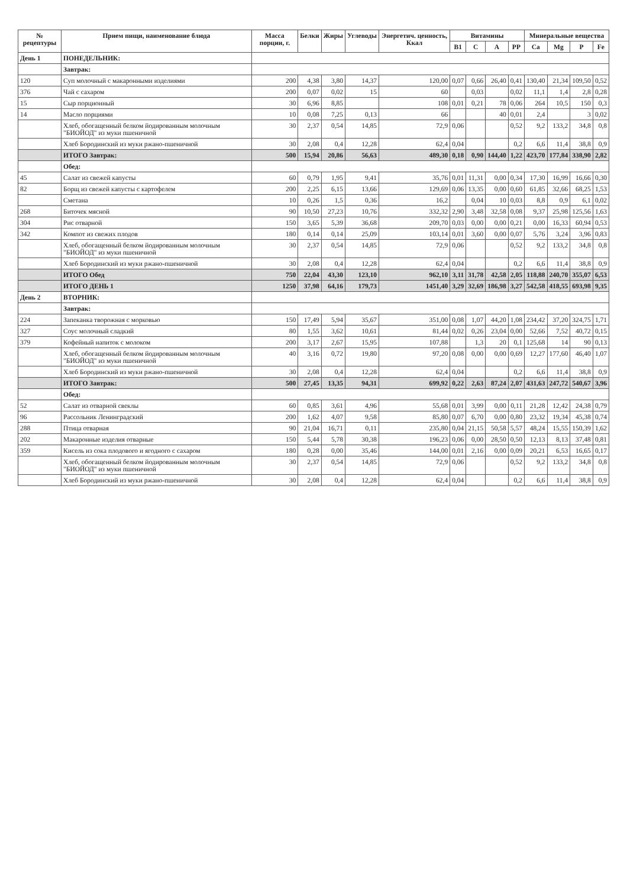| № рецептуры | Прием пищи, наименование блюда | Масса порции, г. | Белки | Жиры | Углеводы | Энергетич. ценность, Ккал | Витамины | | | | Минеральные вещества | | | |
| --- | --- | --- | --- | --- | --- | --- | --- | --- | --- | --- | --- | --- | --- | --- |
| | | | | | | | B1 | C | A | PP | Ca | Mg | P | Fe |
| День 1 | ПОНЕДЕЛЬНИК: | | | | | | | | | | | | | |
| | Завтрак: | | | | | | | | | | | | | |
| 120 | Суп молочный с макаронными изделиями | 200 | 4,38 | 3,80 | 14,37 | 120,00 | 0,07 | 0,66 | 26,40 | 0,41 | 130,40 | 21,34 | 109,50 | 0,52 |
| 376 | Чай с сахаром | 200 | 0,07 | 0,02 | 15 | 60 | | 0,03 | | 0,02 | 11,1 | 1,4 | 2,8 | 0,28 |
| 15 | Сыр порционный | 30 | 6,96 | 8,85 | | 108 | 0,01 | 0,21 | 78 | 0,06 | 264 | 10,5 | 150 | 0,3 |
| 14 | Масло порциями | 10 | 0,08 | 7,25 | 0,13 | 66 | | | 40 | 0,01 | 2,4 | | 3 | 0,02 |
| | Хлеб, обогащенный белком йодированным молочным "БИОЙОД" из муки пшеничной | 30 | 2,37 | 0,54 | 14,85 | 72,9 | 0,06 | | | 0,52 | 9,2 | 133,2 | 34,8 | 0,8 |
| | Хлеб Бородинский из муки ржано-пшеничной | 30 | 2,08 | 0,4 | 12,28 | 62,4 | 0,04 | | | 0,2 | 6,6 | 11,4 | 38,8 | 0,9 |
| | ИТОГО Завтрак: | 500 | 15,94 | 20,86 | 56,63 | 489,30 | 0,18 | 0,90 | 144,40 | 1,22 | 423,70 | 177,84 | 338,90 | 2,82 |
| | Обед: | | | | | | | | | | | | | |
| 45 | Салат из свежей капусты | 60 | 0,79 | 1,95 | 9,41 | 35,76 | 0,01 | 11,31 | 0,00 | 0,34 | 17,30 | 16,99 | 16,66 | 0,30 |
| 82 | Борщ из свежей капусты с картофелем | 200 | 2,25 | 6,15 | 13,66 | 129,69 | 0,06 | 13,35 | 0,00 | 0,60 | 61,85 | 32,66 | 68,25 | 1,53 |
| | Сметана | 10 | 0,26 | 1,5 | 0,36 | 16,2 | | 0,04 | 10 | 0,03 | 8,8 | 0,9 | 6,1 | 0,02 |
| 268 | Биточек мясной | 90 | 10,50 | 27,23 | 10,76 | 332,32 | 2,90 | 3,48 | 32,58 | 0,08 | 9,37 | 25,98 | 125,56 | 1,63 |
| 304 | Рис отварной | 150 | 3,65 | 5,39 | 36,68 | 209,70 | 0,03 | 0,00 | 0,00 | 0,21 | 0,00 | 16,33 | 60,94 | 0,53 |
| 342 | Компот из свежих плодов | 180 | 0,14 | 0,14 | 25,09 | 103,14 | 0,01 | 3,60 | 0,00 | 0,07 | 5,76 | 3,24 | 3,96 | 0,83 |
| | Хлеб, обогащенный белком йодированным молочным "БИОЙОД" из муки пшеничной | 30 | 2,37 | 0,54 | 14,85 | 72,9 | 0,06 | | | 0,52 | 9,2 | 133,2 | 34,8 | 0,8 |
| | Хлеб Бородинский из муки ржано-пшеничной | 30 | 2,08 | 0,4 | 12,28 | 62,4 | 0,04 | | | 0,2 | 6,6 | 11,4 | 38,8 | 0,9 |
| | ИТОГО Обед | 750 | 22,04 | 43,30 | 123,10 | 962,10 | 3,11 | 31,78 | 42,58 | 2,05 | 118,88 | 240,70 | 355,07 | 6,53 |
| | ИТОГО ДЕНЬ 1 | 1250 | 37,98 | 64,16 | 179,73 | 1451,40 | 3,29 | 32,69 | 186,98 | 3,27 | 542,58 | 418,55 | 693,98 | 9,35 |
| День 2 | ВТОРНИК: | | | | | | | | | | | | | |
| | Завтрак: | | | | | | | | | | | | | |
| 224 | Запеканка творожная с морковью | 150 | 17,49 | 5,94 | 35,67 | 351,00 | 0,08 | 1,07 | 44,20 | 1,08 | 234,42 | 37,20 | 324,75 | 1,71 |
| 327 | Соус молочный сладкий | 80 | 1,55 | 3,62 | 10,61 | 81,44 | 0,02 | 0,26 | 23,04 | 0,00 | 52,66 | 7,52 | 40,72 | 0,15 |
| 379 | Кофейный напиток с молоком | 200 | 3,17 | 2,67 | 15,95 | 107,88 | | 1,3 | 20 | 0,1 | 125,68 | 14 | 90 | 0,13 |
| | Хлеб, обогащенный белком йодированным молочным "БИОЙОД" из муки пшеничной | 40 | 3,16 | 0,72 | 19,80 | 97,20 | 0,08 | 0,00 | 0,00 | 0,69 | 12,27 | 177,60 | 46,40 | 1,07 |
| | Хлеб Бородинский из муки ржано-пшеничной | 30 | 2,08 | 0,4 | 12,28 | 62,4 | 0,04 | | | 0,2 | 6,6 | 11,4 | 38,8 | 0,9 |
| | ИТОГО Завтрак: | 500 | 27,45 | 13,35 | 94,31 | 699,92 | 0,22 | 2,63 | 87,24 | 2,07 | 431,63 | 247,72 | 540,67 | 3,96 |
| | Обед: | | | | | | | | | | | | | |
| 52 | Салат из отварной свеклы | 60 | 0,85 | 3,61 | 4,96 | 55,68 | 0,01 | 3,99 | 0,00 | 0,11 | 21,28 | 12,42 | 24,38 | 0,79 |
| 96 | Рассольник Ленинградский | 200 | 1,62 | 4,07 | 9,58 | 85,80 | 0,07 | 6,70 | 0,00 | 0,80 | 23,32 | 19,34 | 45,38 | 0,74 |
| 288 | Птица отварная | 90 | 21,04 | 16,71 | 0,11 | 235,80 | 0,04 | 21,15 | 50,58 | 5,57 | 48,24 | 15,55 | 150,39 | 1,62 |
| 202 | Макаронные изделия отварные | 150 | 5,44 | 5,78 | 30,38 | 196,23 | 0,06 | 0,00 | 28,50 | 0,50 | 12,13 | 8,13 | 37,48 | 0,81 |
| 359 | Кисель из сока плодового и ягодного с сахаром | 180 | 0,28 | 0,00 | 35,46 | 144,00 | 0,01 | 2,16 | 0,00 | 0,09 | 20,21 | 6,53 | 16,65 | 0,17 |
| | Хлеб, обогащенный белком йодированным молочным "БИОЙОД" из муки пшеничной | 30 | 2,37 | 0,54 | 14,85 | 72,9 | 0,06 | | | 0,52 | 9,2 | 133,2 | 34,8 | 0,8 |
| | Хлеб Бородинский из муки ржано-пшеничной | 30 | 2,08 | 0,4 | 12,28 | 62,4 | 0,04 | | | 0,2 | 6,6 | 11,4 | 38,8 | 0,9 |